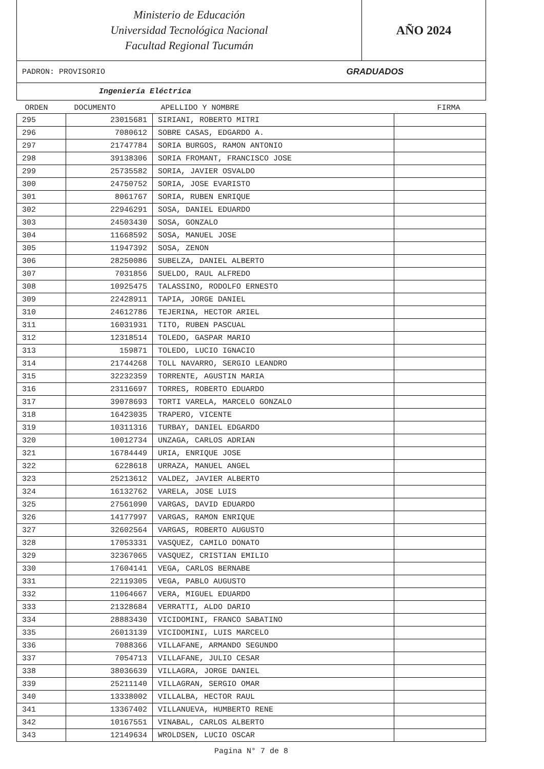Ministerio de Educación
Universidad Tecnológica Nacional
Facultad Regional Tucumán
AÑO 2024
PADRON: PROVISORIO GRADUADOS
Ingeniería Eléctrica
| ORDEN | DOCUMENTO | APELLIDO Y NOMBRE | FIRMA |
| --- | --- | --- | --- |
| 295 | 23015681 | SIRIANI, ROBERTO MITRI | |
| 296 | 7080612 | SOBRE CASAS, EDGARDO A. | |
| 297 | 21747784 | SORIA BURGOS, RAMON ANTONIO | |
| 298 | 39138306 | SORIA FROMANT, FRANCISCO JOSE | |
| 299 | 25735582 | SORIA, JAVIER OSVALDO | |
| 300 | 24750752 | SORIA, JOSE EVARISTO | |
| 301 | 8061767 | SORIA, RUBEN ENRIQUE | |
| 302 | 22946291 | SOSA, DANIEL EDUARDO | |
| 303 | 24503430 | SOSA, GONZALO | |
| 304 | 11668592 | SOSA, MANUEL JOSE | |
| 305 | 11947392 | SOSA, ZENON | |
| 306 | 28250086 | SUBELZA, DANIEL ALBERTO | |
| 307 | 7031856 | SUELDO, RAUL ALFREDO | |
| 308 | 10925475 | TALASSINO, RODOLFO ERNESTO | |
| 309 | 22428911 | TAPIA, JORGE DANIEL | |
| 310 | 24612786 | TEJERINA, HECTOR ARIEL | |
| 311 | 16031931 | TITO, RUBEN PASCUAL | |
| 312 | 12318514 | TOLEDO, GASPAR MARIO | |
| 313 | 159871 | TOLEDO, LUCIO IGNACIO | |
| 314 | 21744268 | TOLL NAVARRO, SERGIO LEANDRO | |
| 315 | 32232359 | TORRENTE, AGUSTIN MARIA | |
| 316 | 23116697 | TORRES, ROBERTO EDUARDO | |
| 317 | 39078693 | TORTI VARELA, MARCELO GONZALO | |
| 318 | 16423035 | TRAPERO, VICENTE | |
| 319 | 10311316 | TURBAY, DANIEL EDGARDO | |
| 320 | 10012734 | UNZAGA, CARLOS ADRIAN | |
| 321 | 16784449 | URIA, ENRIQUE JOSE | |
| 322 | 6228618 | URRAZA, MANUEL ANGEL | |
| 323 | 25213612 | VALDEZ, JAVIER ALBERTO | |
| 324 | 16132762 | VARELA, JOSE LUIS | |
| 325 | 27561090 | VARGAS, DAVID EDUARDO | |
| 326 | 14177997 | VARGAS, RAMON ENRIQUE | |
| 327 | 32602564 | VARGAS, ROBERTO AUGUSTO | |
| 328 | 17053331 | VASQUEZ, CAMILO DONATO | |
| 329 | 32367065 | VASQUEZ, CRISTIAN EMILIO | |
| 330 | 17604141 | VEGA, CARLOS BERNABE | |
| 331 | 22119305 | VEGA, PABLO AUGUSTO | |
| 332 | 11064667 | VERA, MIGUEL EDUARDO | |
| 333 | 21328684 | VERRATTI, ALDO DARIO | |
| 334 | 28883430 | VICIDOMINI, FRANCO SABATINO | |
| 335 | 26013139 | VICIDOMINI, LUIS MARCELO | |
| 336 | 7088366 | VILLAFANE, ARMANDO SEGUNDO | |
| 337 | 7054713 | VILLAFANE, JULIO CESAR | |
| 338 | 38036639 | VILLAGRA, JORGE DANIEL | |
| 339 | 25211140 | VILLAGRAN, SERGIO OMAR | |
| 340 | 13338002 | VILLALBA, HECTOR RAUL | |
| 341 | 13367402 | VILLANUEVA, HUMBERTO RENE | |
| 342 | 10167551 | VINABAL, CARLOS ALBERTO | |
| 343 | 12149634 | WROLDSEN, LUCIO OSCAR | |
Pagina N° 7 de 8